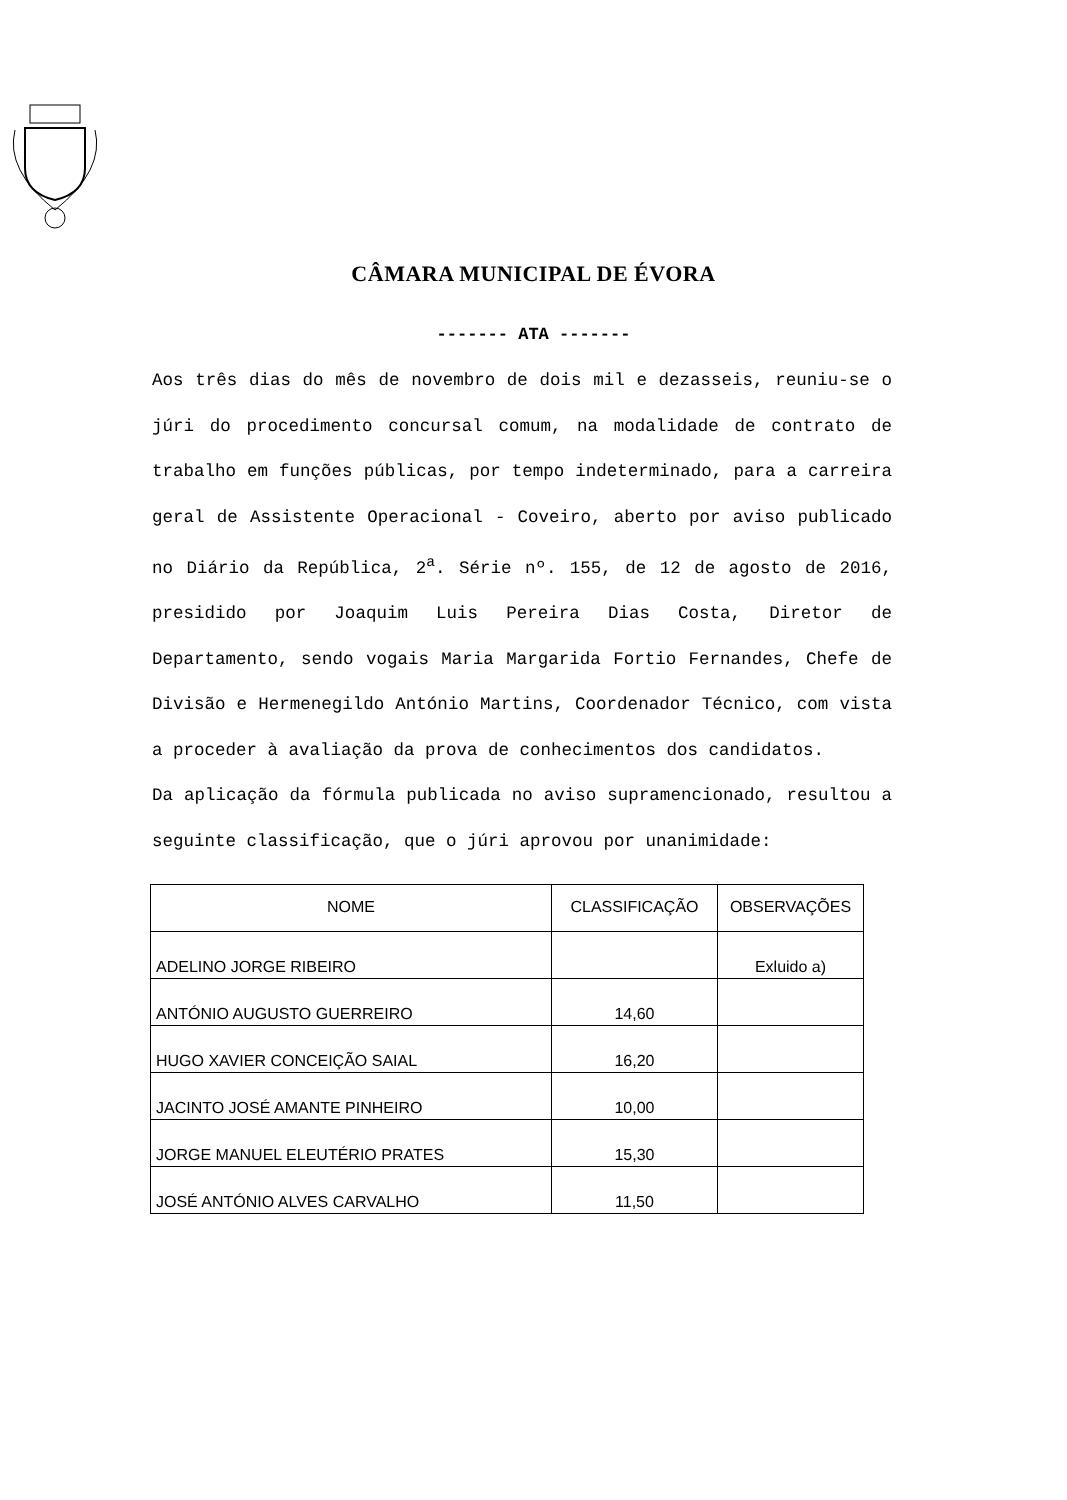CÂMARA MUNICIPAL DE ÉVORA
------- ATA -------
Aos três dias do mês de novembro de dois mil e dezasseis, reuniu-se o júri do procedimento concursal comum, na modalidade de contrato de trabalho em funções públicas, por tempo indeterminado, para a carreira geral de Assistente Operacional - Coveiro, aberto por aviso publicado no Diário da República, 2<sup>a</sup>. Série nº. 155, de 12 de agosto de 2016, presidido por Joaquim Luis Pereira Dias Costa, Diretor de Departamento, sendo vogais Maria Margarida Fortio Fernandes, Chefe de Divisão e Hermenegildo António Martins, Coordenador Técnico, com vista a proceder à avaliação da prova de conhecimentos dos candidatos.
Da aplicação da fórmula publicada no aviso supramencionado, resultou a seguinte classificação, que o júri aprovou por unanimidade:
| NOME | CLASSIFICAÇÃO | OBSERVAÇÕES |
| --- | --- | --- |
| ADELINO JORGE RIBEIRO | | Exluido a) |
| ANTÓNIO AUGUSTO GUERREIRO | 14,60 | |
| HUGO XAVIER CONCEIÇÃO SAIAL | 16,20 | |
| JACINTO JOSÉ AMANTE PINHEIRO | 10,00 | |
| JORGE MANUEL ELEUTÉRIO PRATES | 15,30 | |
| JOSÉ ANTÓNIO ALVES CARVALHO | 11,50 | |